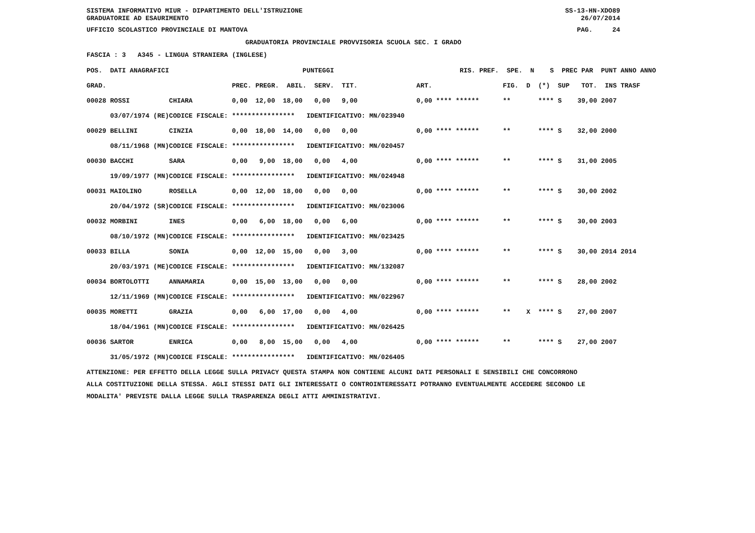SISTEMA INFORMATIVO MIUR - DIPARTIMENTO DELL'ISTRUZIONE GRADUATORIE AD ESAURIMENTO SS-13-HN-XDO89 26/07/2014
UFFICIO SCOLASTICO PROVINCIALE DI MANTOVA PAG. 24
GRADUATORIA PROVINCIALE PROVVISORIA SCUOLA SEC. I GRADO
FASCIA : 3 A345 - LINGUA STRANIERA (INGLESE)
| POS. DATI ANAGRAFICI | | PUNTEGGI | RIS. PREF. SPE. N S PREC PAR PUNT ANNO ANNO |
| --- | --- | --- | --- |
| GRAD. | | PREC. PREGR. ABIL. SERV. TIT. | ART. FIG. D (*) SUP TOT. INS TRASF |
| 00028 ROSSI | CHIARA | 0,00 12,00 18,00 0,00 9,00 | 0,00 **** ****** ** **** S 39,00 2007 |
| 03/07/1974 (RE) | CODICE FISCALE: | **************** IDENTIFICATIVO: MN/023940 | |
| 00029 BELLINI | CINZIA | 0,00 18,00 14,00 0,00 0,00 | 0,00 **** ****** ** **** S 32,00 2000 |
| 08/11/1968 (MN) | CODICE FISCALE: | **************** IDENTIFICATIVO: MN/020457 | |
| 00030 BACCHI | SARA | 0,00 9,00 18,00 0,00 4,00 | 0,00 **** ****** ** **** S 31,00 2005 |
| 19/09/1977 (MN) | CODICE FISCALE: | **************** IDENTIFICATIVO: MN/024948 | |
| 00031 MAIOLINO | ROSELLA | 0,00 12,00 18,00 0,00 0,00 | 0,00 **** ****** ** **** S 30,00 2002 |
| 20/04/1972 (SR) | CODICE FISCALE: | **************** IDENTIFICATIVO: MN/023006 | |
| 00032 MORBINI | INES | 0,00 6,00 18,00 0,00 6,00 | 0,00 **** ****** ** **** S 30,00 2003 |
| 08/10/1972 (MN) | CODICE FISCALE: | **************** IDENTIFICATIVO: MN/023425 | |
| 00033 BILLA | SONIA | 0,00 12,00 15,00 0,00 3,00 | 0,00 **** ****** ** **** S 30,00 2014 2014 |
| 20/03/1971 (ME) | CODICE FISCALE: | **************** IDENTIFICATIVO: MN/132087 | |
| 00034 BORTOLOTTI | ANNAMARIA | 0,00 15,00 13,00 0,00 0,00 | 0,00 **** ****** ** **** S 28,00 2002 |
| 12/11/1969 (MN) | CODICE FISCALE: | **************** IDENTIFICATIVO: MN/022967 | |
| 00035 MORETTI | GRAZIA | 0,00 6,00 17,00 0,00 4,00 | 0,00 **** ****** ** X **** S 27,00 2007 |
| 18/04/1961 (MN) | CODICE FISCALE: | **************** IDENTIFICATIVO: MN/026425 | |
| 00036 SARTOR | ENRICA | 0,00 8,00 15,00 0,00 4,00 | 0,00 **** ****** ** **** S 27,00 2007 |
| 31/05/1972 (MN) | CODICE FISCALE: | **************** IDENTIFICATIVO: MN/026405 | |
ATTENZIONE: PER EFFETTO DELLA LEGGE SULLA PRIVACY QUESTA STAMPA NON CONTIENE ALCUNI DATI PERSONALI E SENSIBILI CHE CONCORRONO ALLA COSTITUZIONE DELLA STESSA. AGLI STESSI DATI GLI INTERESSATI O CONTROINTERESSATI POTRANNO EVENTUALMENTE ACCEDERE SECONDO LE MODALITA' PREVISTE DALLA LEGGE SULLA TRASPARENZA DEGLI ATTI AMMINISTRATIVI.